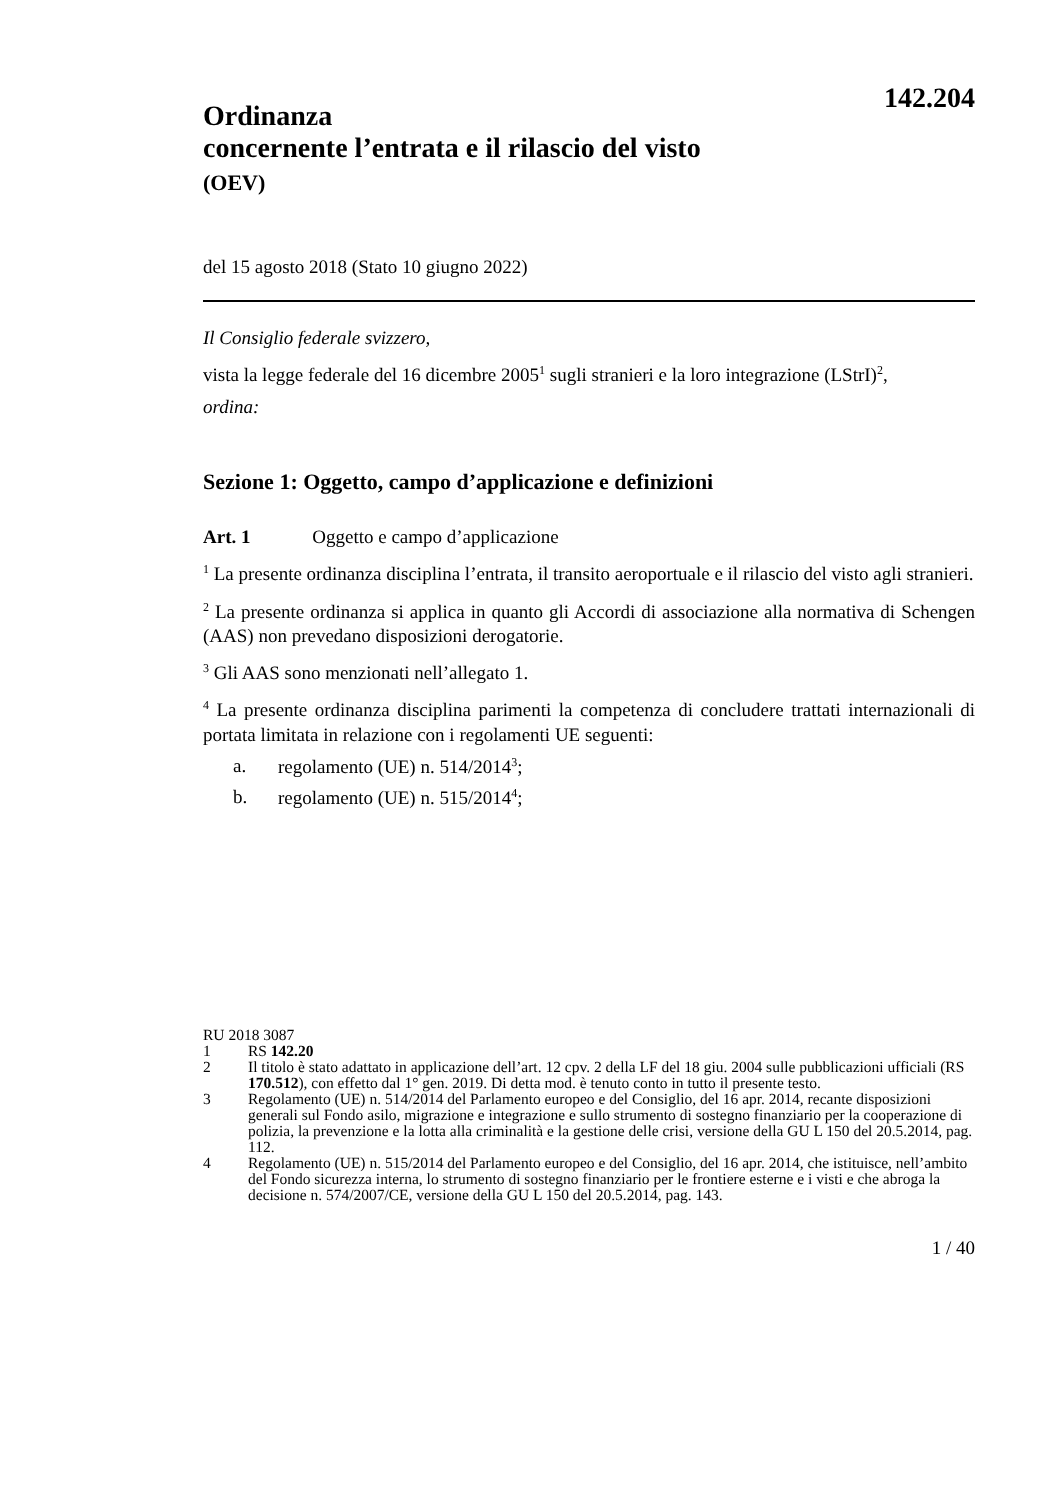142.204
Ordinanza
concernente l’entrata e il rilascio del visto
(OEV)
del 15 agosto 2018 (Stato 10 giugno 2022)
Il Consiglio federale svizzero,
vista la legge federale del 16 dicembre 2005<sup>1</sup> sugli stranieri e la loro integrazione (LStrI)<sup>2</sup>,
ordina:
Sezione 1: Oggetto, campo d’applicazione e definizioni
Art. 1 Oggetto e campo d’applicazione
<sup>1</sup> La presente ordinanza disciplina l’entrata, il transito aeroportuale e il rilascio del visto agli stranieri.
<sup>2</sup> La presente ordinanza si applica in quanto gli Accordi di associazione alla normativa di Schengen (AAS) non prevedano disposizioni derogatorie.
<sup>3</sup> Gli AAS sono menzionati nell’allegato 1.
<sup>4</sup> La presente ordinanza disciplina parimenti la competenza di concludere trattati internazionali di portata limitata in relazione con i regolamenti UE seguenti:
a. regolamento (UE) n. 514/2014<sup>3</sup>;
b. regolamento (UE) n. 515/2014<sup>4</sup>;
RU 2018 3087
1 RS 142.20
2 Il titolo è stato adattato in applicazione dell’art. 12 cpv. 2 della LF del 18 giu. 2004 sulle pubblicazioni ufficiali (RS 170.512), con effetto dal 1° gen. 2019. Di detta mod. è tenuto conto in tutto il presente testo.
3 Regolamento (UE) n. 514/2014 del Parlamento europeo e del Consiglio, del 16 apr. 2014, recante disposizioni generali sul Fondo asilo, migrazione e integrazione e sullo strumento di sostegno finanziario per la cooperazione di polizia, la prevenzione e la lotta alla criminalità e la gestione delle crisi, versione della GU L 150 del 20.5.2014, pag. 112.
4 Regolamento (UE) n. 515/2014 del Parlamento europeo e del Consiglio, del 16 apr. 2014, che istituisce, nell’ambito del Fondo sicurezza interna, lo strumento di sostegno finanziario per le frontiere esterne e i visti e che abroga la decisione n. 574/2007/CE, versione della GU L 150 del 20.5.2014, pag. 143.
1 / 40